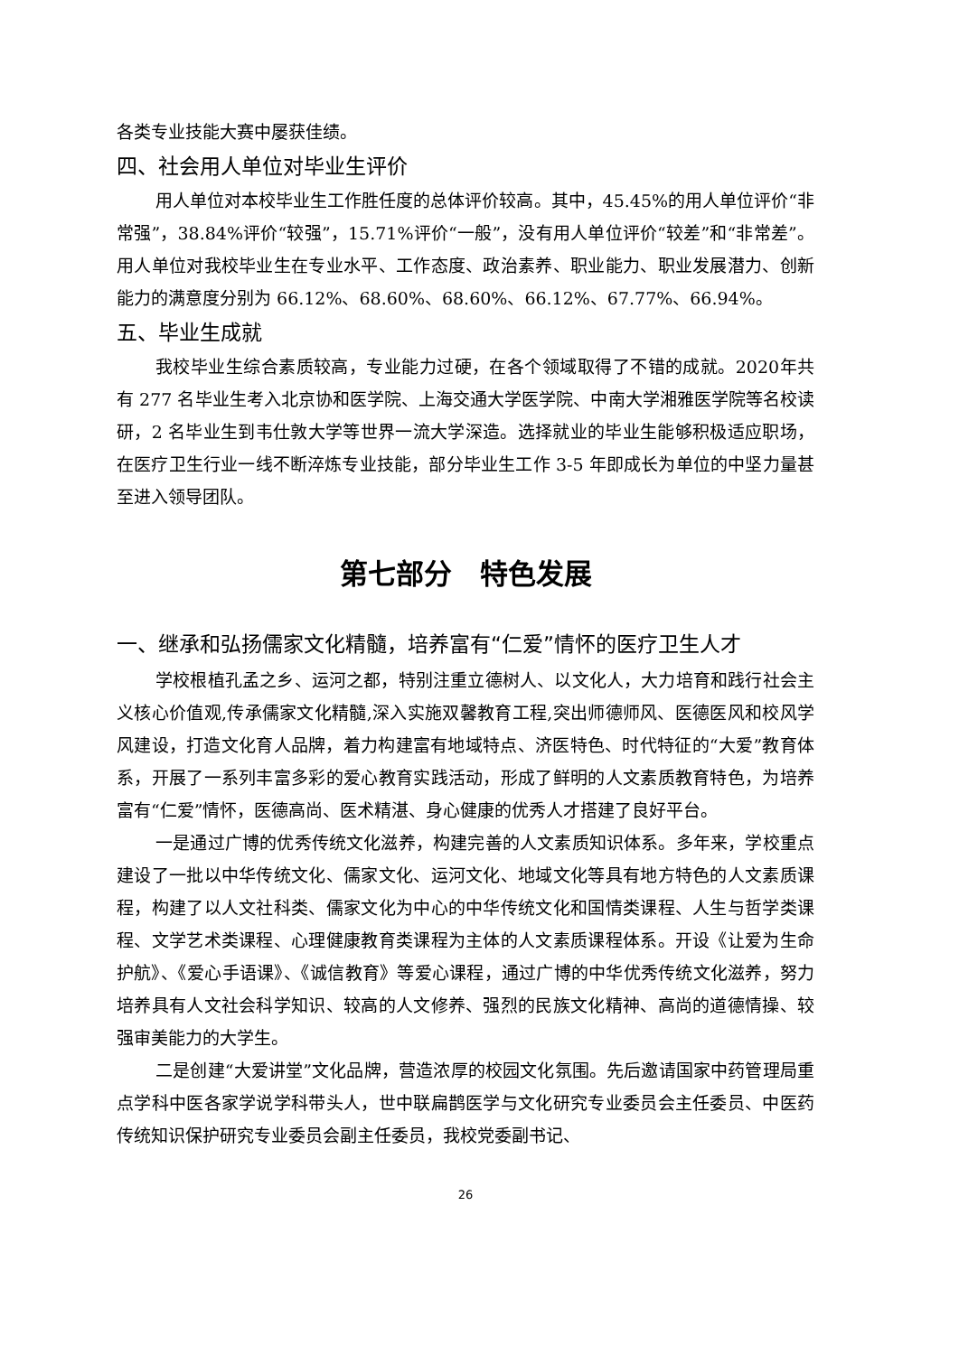各类专业技能大赛中屡获佳绩。
四、社会用人单位对毕业生评价
用人单位对本校毕业生工作胜任度的总体评价较高。其中，45.45%的用人单位评价“非常强”，38.84%评价“较强”，15.71%评价“一般”，没有用人单位评价“较差”和“非常差”。用人单位对我校毕业生在专业水平、工作态度、政治素养、职业能力、职业发展潜力、创新能力的满意度分别为 66.12%、68.60%、68.60%、66.12%、67.77%、66.94%。
五、毕业生成就
我校毕业生综合素质较高，专业能力过硬，在各个领域取得了不错的成就。2020年共有 277 名毕业生考入北京协和医学院、上海交通大学医学院、中南大学湘雅医学院等名校读研，2 名毕业生到韦仕敦大学等世界一流大学深造。选择就业的毕业生能够积极适应职场，在医疗卫生行业一线不断淬炼专业技能，部分毕业生工作 3-5 年即成长为单位的中坚力量甚至进入领导团队。
第七部分　特色发展
一、继承和弘扬儒家文化精髓，培养富有“仁爱”情怀的医疗卫生人才
学校根植孔孟之乡、运河之都，特别注重立德树人、以文化人，大力培育和践行社会主义核心价值观,传承儒家文化精髓,深入实施双馨教育工程,突出师德师风、医德医风和校风学风建设，打造文化育人品牌，着力构建富有地域特点、济医特色、时代特征的“大爱”教育体系，开展了一系列丰富多彩的爱心教育实践活动，形成了鲜明的人文素质教育特色，为培养富有“仁爱”情怀，医德高尚、医术精湛、身心健康的优秀人才搭建了良好平台。
一是通过广博的优秀传统文化滋养，构建完善的人文素质知识体系。多年来，学校重点建设了一批以中华传统文化、儒家文化、运河文化、地域文化等具有地方特色的人文素质课程，构建了以人文社科类、儒家文化为中心的中华传统文化和国情类课程、人生与哲学类课程、文学艺术类课程、心理健康教育类课程为主体的人文素质课程体系。开设《让爱为生命护航》、《爱心手语课》、《诚信教育》等爱心课程，通过广博的中华优秀传统文化滋养，努力培养具有人文社会科学知识、较高的人文修养、强烈的民族文化精神、高尚的道德情操、较强审美能力的大学生。
二是创建“大爱讲堂”文化品牌，营造浓厚的校园文化氛围。先后邀请国家中药管理局重点学科中医各家学说学科带头人，世中联扁鹊医学与文化研究专业委员会主任委员、中医药传统知识保护研究专业委员会副主任委员，我校党委副书记、
26